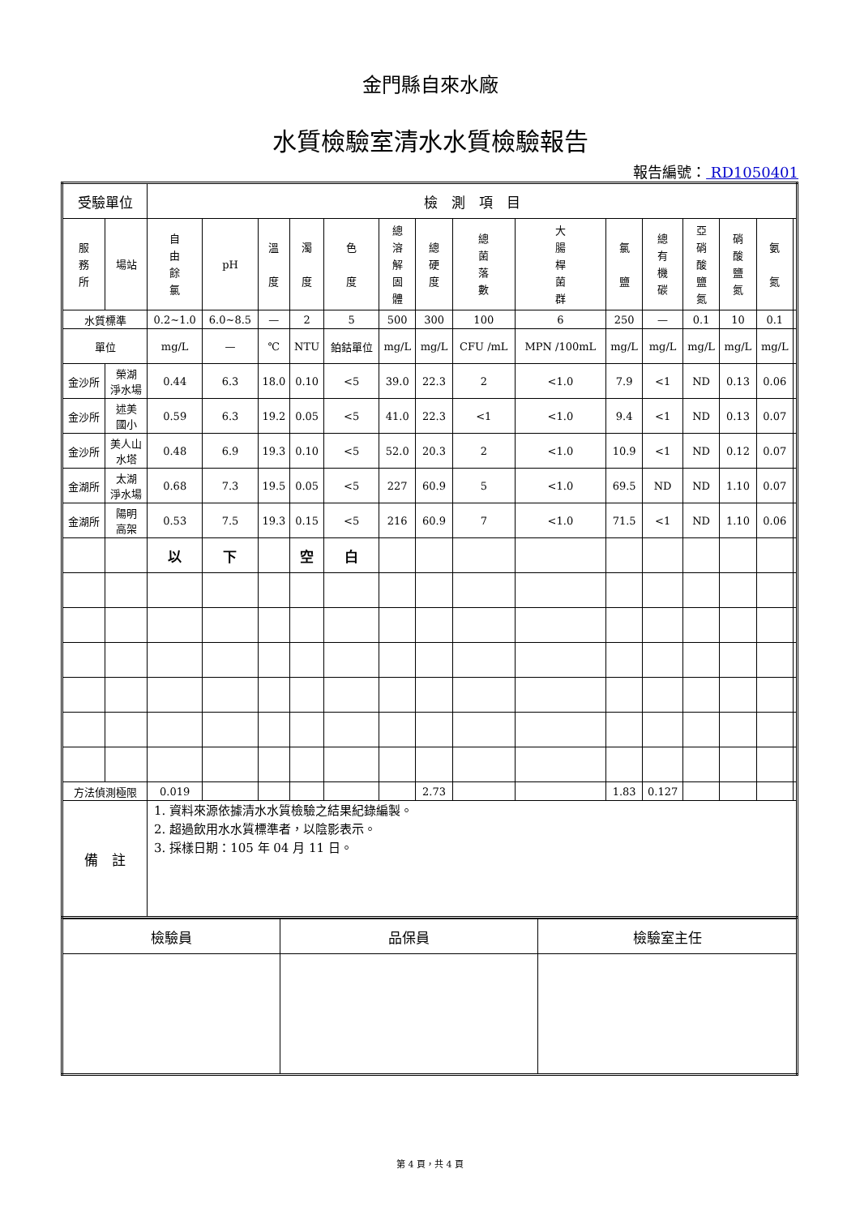金門縣自來水廠
水質檢驗室清水水質檢驗報告
報告編號： RD1050401
| 受驗單位 | | 檢 測 項 目 | | | | | | | | | | | | | | |
| 服 務 所 | 場站 | 自 由 餘 氯 | pH | 溫 度 | 濁 度 | 色 度 | 總 溶 解 固 體 | 總 硬 度 | 總 菌 落 數 | 大 腸 桿 菌 群 | 氯 鹽 | 總 有 機 碳 | 亞 硝 酸 鹽 氮 | 硝 酸 鹽 氮 | 氨 氮 | |
| 水質標準 | | 0.2~1.0 | 6.0~8.5 | — | 2 | 5 | 500 | 300 | 100 | 6 | 250 | — | 0.1 | 10 | 0.1 | |
| 單位 | | mg/L | — | ℃ | NTU | 鉑鈷單位 | mg/L | mg/L | CFU /mL | MPN /100mL | mg/L | mg/L | mg/L | mg/L | mg/L | |
| 金沙所 | 榮湖 淨水場 | 0.44 | 6.3 | 18.0 | 0.10 | <5 | 39.0 | 22.3 | 2 | <1.0 | 7.9 | <1 | ND | 0.13 | 0.06 | |
| 金沙所 | 述美 國小 | 0.59 | 6.3 | 19.2 | 0.05 | <5 | 41.0 | 22.3 | <1 | <1.0 | 9.4 | <1 | ND | 0.13 | 0.07 | |
| 金沙所 | 美人山 水塔 | 0.48 | 6.9 | 19.3 | 0.10 | <5 | 52.0 | 20.3 | 2 | <1.0 | 10.9 | <1 | ND | 0.12 | 0.07 | |
| 金湖所 | 太湖 淨水場 | 0.68 | 7.3 | 19.5 | 0.05 | <5 | 227 | 60.9 | 5 | <1.0 | 69.5 | ND | ND | 1.10 | 0.07 | |
| 金湖所 | 陽明 高架 | 0.53 | 7.5 | 19.3 | 0.15 | <5 | 216 | 60.9 | 7 | <1.0 | 71.5 | <1 | ND | 1.10 | 0.06 | |
| | | 以 | 下 | | 空 | 白 | | | | | | | | | | |
| 方法偵測極限 | | 0.019 | | | | | | 2.73 | | | 1.83 | 0.127 | | | | |
| 備 註 | | 1. 資料來源依據清水水質檢驗之結果紀錄編製。 2. 超過飲用水水質標準者，以陰影表示。 3. 採樣日期：105 年 04 月 11 日。 | | | | | | | | | | | | | | |
| 檢驗員 | 品保員 | 檢驗室主任 |
第 4 頁，共 4 頁